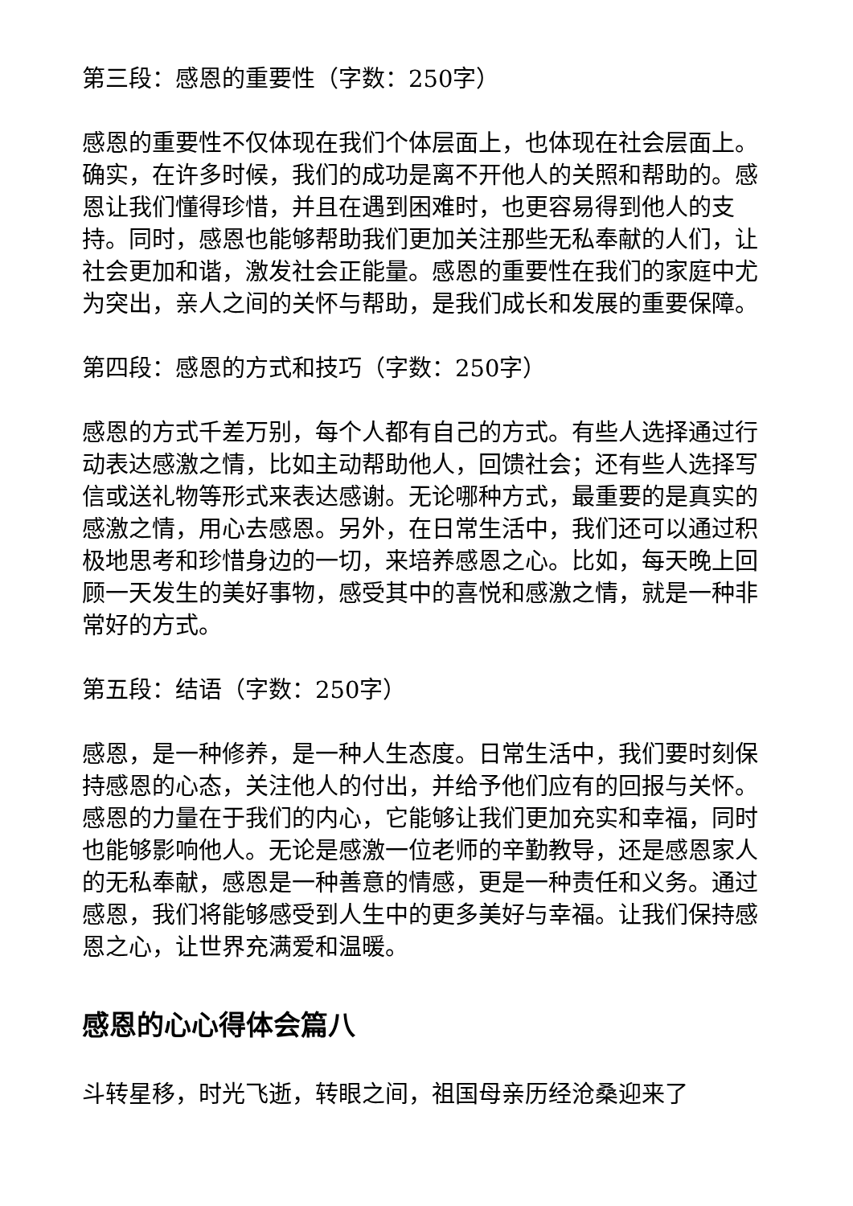第三段：感恩的重要性（字数：250字）
感恩的重要性不仅体现在我们个体层面上，也体现在社会层面上。确实，在许多时候，我们的成功是离不开他人的关照和帮助的。感恩让我们懂得珍惜，并且在遇到困难时，也更容易得到他人的支持。同时，感恩也能够帮助我们更加关注那些无私奉献的人们，让社会更加和谐，激发社会正能量。感恩的重要性在我们的家庭中尤为突出，亲人之间的关怀与帮助，是我们成长和发展的重要保障。
第四段：感恩的方式和技巧（字数：250字）
感恩的方式千差万别，每个人都有自己的方式。有些人选择通过行动表达感激之情，比如主动帮助他人，回馈社会；还有些人选择写信或送礼物等形式来表达感谢。无论哪种方式，最重要的是真实的感激之情，用心去感恩。另外，在日常生活中，我们还可以通过积极地思考和珍惜身边的一切，来培养感恩之心。比如，每天晚上回顾一天发生的美好事物，感受其中的喜悦和感激之情，就是一种非常好的方式。
第五段：结语（字数：250字）
感恩，是一种修养，是一种人生态度。日常生活中，我们要时刻保持感恩的心态，关注他人的付出，并给予他们应有的回报与关怀。感恩的力量在于我们的内心，它能够让我们更加充实和幸福，同时也能够影响他人。无论是感激一位老师的辛勤教导，还是感恩家人的无私奉献，感恩是一种善意的情感，更是一种责任和义务。通过感恩，我们将能够感受到人生中的更多美好与幸福。让我们保持感恩之心，让世界充满爱和温暖。
感恩的心心得体会篇八
斗转星移，时光飞逝，转眼之间，祖国母亲历经沧桑迎来了